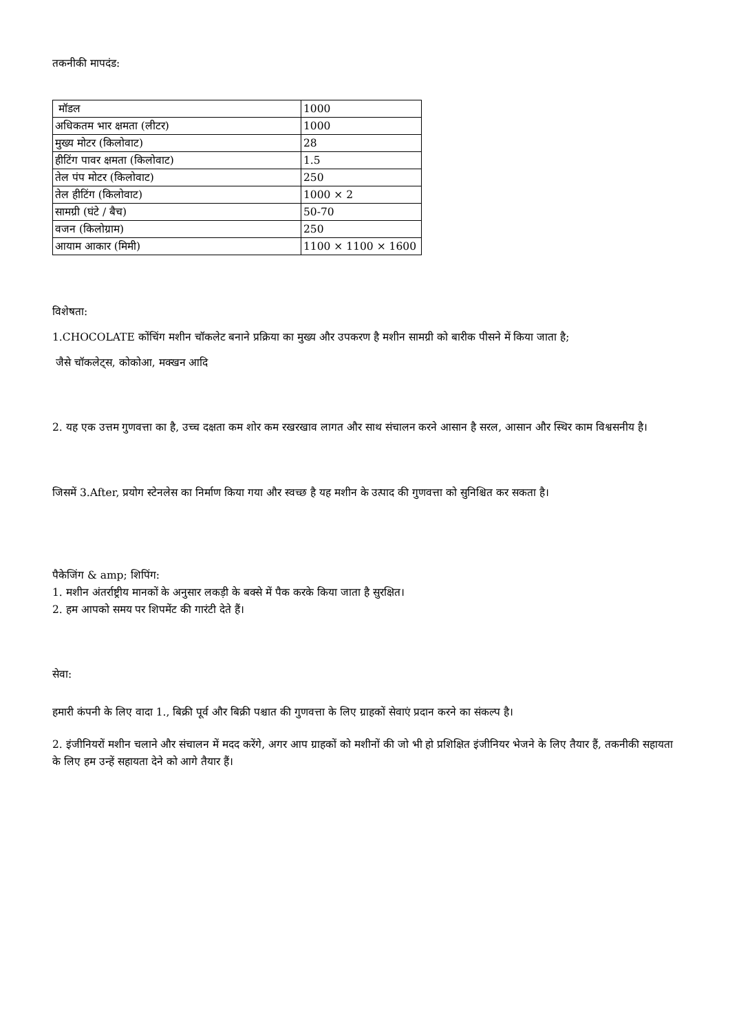तकनीकी मापदंड:
| मॉडल | 1000 |
| अधिकतम भार क्षमता (लीटर) | 1000 |
| मुख्य मोटर (किलोवाट) | 28 |
| हीटिंग पावर क्षमता (किलोवाट) | 1.5 |
| तेल पंप मोटर (किलोवाट) | 250 |
| तेल हीटिंग (किलोवाट) | 1000 × 2 |
| सामग्री (घंटे / बैच) | 50-70 |
| वजन (किलोग्राम) | 250 |
| आयाम आकार (मिमी) | 1100 × 1100 × 1600 |
विशेषता:
1.CHOCOLATE कोंचिंग मशीन चॉकलेट बनाने प्रक्रिया का मुख्य और उपकरण है मशीन सामग्री को बारीक पीसने में किया जाता है;
जैसे चॉकलेट्स, कोकोआ, मक्खन आदि
2. यह एक उत्तम गुणवत्ता का है, उच्च दक्षता कम शोर कम रखरखाव लागत और साथ संचालन करने आसान है सरल, आसान और स्थिर काम विश्वसनीय है।
जिसमें 3.After, प्रयोग स्टेनलेस का निर्माण किया गया और स्वच्छ है यह मशीन के उत्पाद की गुणवत्ता को सुनिश्चित कर सकता है।
पैकेजिंग & amp; शिपिंग:
1. मशीन अंतर्राष्ट्रीय मानकों के अनुसार लकड़ी के बक्से में पैक करके किया जाता है सुरक्षित।
2. हम आपको समय पर शिपमेंट की गारंटी देते हैं।
सेवा:
हमारी कंपनी के लिए वादा 1., बिक्री पूर्व और बिक्री पश्चात की गुणवत्ता के लिए ग्राहकों सेवाएं प्रदान करने का संकल्प है।
2. इंजीनियरों मशीन चलाने और संचालन में मदद करेंगे, अगर आप ग्राहकों को मशीनों की जो भी हो प्रशिक्षित इंजीनियर भेजने के लिए तैयार हैं, तकनीकी सहायता के लिए हम उन्हें सहायता देने को आगे तैयार हैं।